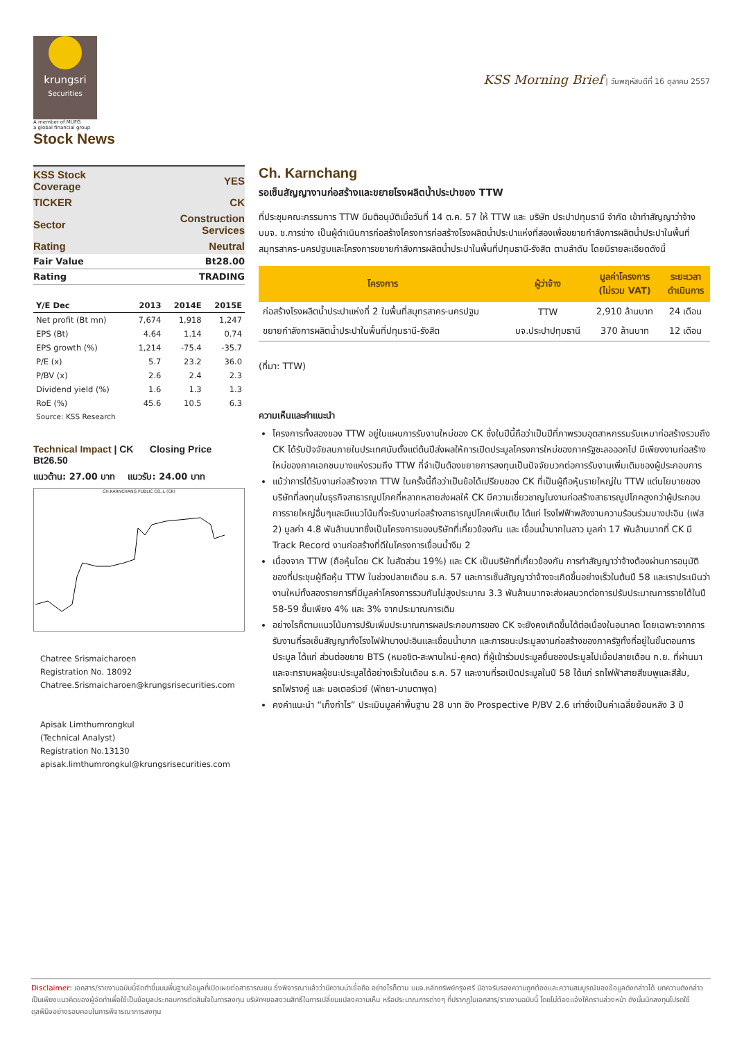krungsri
Securities
A member of MUFG
a global financial group
Stock News
KSS Morning Brief | วันพฤหัสบดีที่ 16 ตุลาคม 2557
| KSS Stock Coverage | YES |
| TICKER | CK |
| Sector | Construction Services |
| Rating | Neutral |
| Fair Value | Bt28.00 |
| Rating | TRADING |
| Y/E Dec | 2013 | 2014E | 2015E |
| --- | --- | --- | --- |
| Net profit (Bt mn) | 7,674 | 1,918 | 1,247 |
| EPS (Bt) | 4.64 | 1.14 | 0.74 |
| EPS growth (%) | 1,214 | -75.4 | -35.7 |
| P/E (x) | 5.7 | 23.2 | 36.0 |
| P/BV (x) | 2.6 | 2.4 | 2.3 |
| Dividend yield (%) | 1.6 | 1.3 | 1.3 |
| RoE (%) | 45.6 | 10.5 | 6.3 |
| Source: KSS Research | | | |
Technical Impact | CK Closing Price Bt26.50
แนวต้าน: 27.00 บาท แนวรับ: 24.00 บาท
CH.KARNCHANG PUBLIC CO.,L (CK)
Chatree Srismaicharoen
Registration No. 18092
Chatree.Srismaicharoen@krungsrisecurities.com
Apisak Limthumrongkul
(Technical Analyst)
Registration No.13130
apisak.limthumrongkul@krungsrisecurities.com
Ch. Karnchang
รอเซ็นสัญญางานก่อสร้างและขยายโรงผลิตน้ำประปาของ TTW
ที่ประชุมคณะกรรมการ TTW มีมติอนุมัติเมื่อวันที่ 14 ต.ค. 57 ให้ TTW และ บริษัท ประปาปทุมธานี จำกัด เข้าทำสัญญาว่าจ้าง บมจ. ช.การช่าง เป็นผู้ดำเนินการก่อสร้างโครงการก่อสร้างโรงผลิตน้ำประปาแห่งที่สองเพื่อขยายกำลังการผลิตน้ำประปาในพื้นที่สมุทรสาคร-นครปฐมและโครงการขยายกำลังการผลิตน้ำประปาในพื้นที่ปทุมธานี-รังสิต ตามลำดับ โดยมีรายละเอียดดังนี้
| โครงการ | ผู้ว่าจ้าง | มูลค่าโครงการ (ไม่รวม VAT) | ระยะเวลา ดำเนินการ |
| --- | --- | --- | --- |
| ก่อสร้างโรงผลิตน้ำประปาแห่งที่ 2 ในพื้นที่สมุทรสาคร-นครปฐม | TTW | 2,910 ล้านบาท | 24 เดือน |
| ขยายกำลังการผลิตน้ำประปาในพื้นที่ปทุมธานี-รังสิต | บจ.ประปาปทุมธานี | 370 ล้านบาท | 12 เดือน |
(ที่มา: TTW)
ความเห็นและคำแนะนำ
โครงการทั้งสองของ TTW อยู่ในแผนการรับงานใหม่ของ CK ซึ่งในปีนี้ถือว่าเป็นปีที่ภาพรวมอุตสาหกรรมรับเหมาก่อสร้างรวมถึง CK ได้รับปัจจัยลบภายในประเทศนับตั้งแต่ต้นปีส่งผลให้การเปิดประมูลโครงการใหม่ของภาครัฐชะลอออกไป มีเพียงงานก่อสร้างใหม่ของภาคเอกชนบางแห่งรวมถึง TTW ที่จำเป็นต้องขยายการลงทุนเป็นปัจจัยบวกต่อการรับงานเพิ่มเติมของผู้ประกอบการ
แม้ว่าการได้รับงานก่อสร้างจาก TTW ในครั้งนี้ถือว่าเป็นข้อได้เปรียบของ CK ที่เป็นผู้ถือหุ้นรายใหญ่ใน TTW แต่นโยบายของบริษัทที่ลงทุนในธุรกิจสาธารณูปโภคที่หลากหลายส่งผลให้ CK มีความเชี่ยวชาญในงานก่อสร้างสาธารณูปโภคสูงกว่าผู้ประกอบการรายใหญ่อื่นๆและมีแนวโน้มที่จะรับงานก่อสร้างสาธารณูปโภคเพิ่มเติม ได้แก่ โรงไฟฟ้าพลังงานความร้อนร่วมบางปะอิน (เฟส 2) มูลค่า 4.8 พันล้านบาทซึ่งเป็นโครงการของบริษัทที่เกี่ยวข้องกัน และ เขื่อนน้ำบากในลาว มูลค่า 17 พันล้านบาทที่ CK มี Track Record งานก่อสร้างที่ดีในโครงการเขื่อนน้ำงึม 2
เนื่องจาก TTW (ถือหุ้นโดย CK ในสัดส่วน 19%) และ CK เป็นบริษัทที่เกี่ยวข้องกัน การทำสัญญาว่าจ้างต้องผ่านการอนุมัติของที่ประชุมผู้ถือหุ้น TTW ในช่วงปลายเดือน ธ.ค. 57 และการเซ็นสัญญาว่าจ้างจะเกิดขึ้นอย่างเร็วในต้นปี 58 และเราประเมินว่า งานใหม่ทั้งสองรายการที่มีมูลค่าโครงการรวมกันไม่สูงประมาณ 3.3 พันล้านบาทจะส่งผลบวกต่อการปรับประมาณการรายได้ในปี 58-59 ขึ้นเพียง 4% และ 3% จากประมาณการเดิม
อย่างไรก็ตามแนวโน้มการปรับเพิ่มประมาณการผลประกอบการของ CK จะยังคงเกิดขึ้นได้ต่อเนื่องในอนาคต โดยเฉพาะจากการรับงานที่รอเซ็นสัญญาทั้งโรงไฟฟ้าบางปะอินและเขื่อนน้ำบาก และการชนะประมูลงานก่อสร้างของภาครัฐทั้งที่อยู่ในขั้นตอนการประมูล ได้แก่ ส่วนต่อขยาย BTS (หมอชิต-สะพานใหม่-คูคต) ที่ผู้เข้าร่วมประมูลยื่นซองประมูลไปเมื่อปลายเดือน ก.ย. ที่ผ่านมาและจะทราบผลผู้ชนะประมูลได้อย่างเร็วในเดือน ธ.ค. 57 และงานที่รอเปิดประมูลในปี 58 ได้แก่ รถไฟฟ้าสายสีชมพูและสีส้ม, รถไฟรางคู่ และ มอเตอร์เวย์ (พัทยา-มาบตาพุด)
คงคำแนะนำ “เก็งกำไร” ประเมินมูลค่าพื้นฐาน 28 บาท อิง Prospective P/BV 2.6 เท่าซึ่งเป็นค่าเฉลี่ยย้อนหลัง 3 ปี
Disclaimer: เอกสาร/รายงานฉบับนี้จัดทำขึ้นบนพื้นฐานข้อมูลที่เปิดเผยต่อสาธารณชน ซึ่งพิจารณาแล้วว่ามีความน่าเชื่อถือ อย่างไรก็ตาม บมจ.หลักทรัพย์กรุงศรี มิอาจรับรองความถูกต้องและความสมบูรณ์ของข้อมูลดังกล่าวได้ บทความดังกล่าวเป็นเพียงแนวคิดของผู้จัดทำเพื่อใช้เป็นข้อมูลประกอบการตัดสินใจในการลงทุน บริษัทฯขอสงวนสิทธิ์ในการเปลี่ยนแปลงความเห็น หรือประมาณการต่างๆ ที่ปรากฏในเอกสาร/รายงานฉบับนี้ โดยไม่ต้องแจ้งให้ทราบล่วงหน้า ดังนั้นนักลงทุนโปรดใช้ดุลพินิจอย่างรอบคอบในการพิจารณาการลงทุน